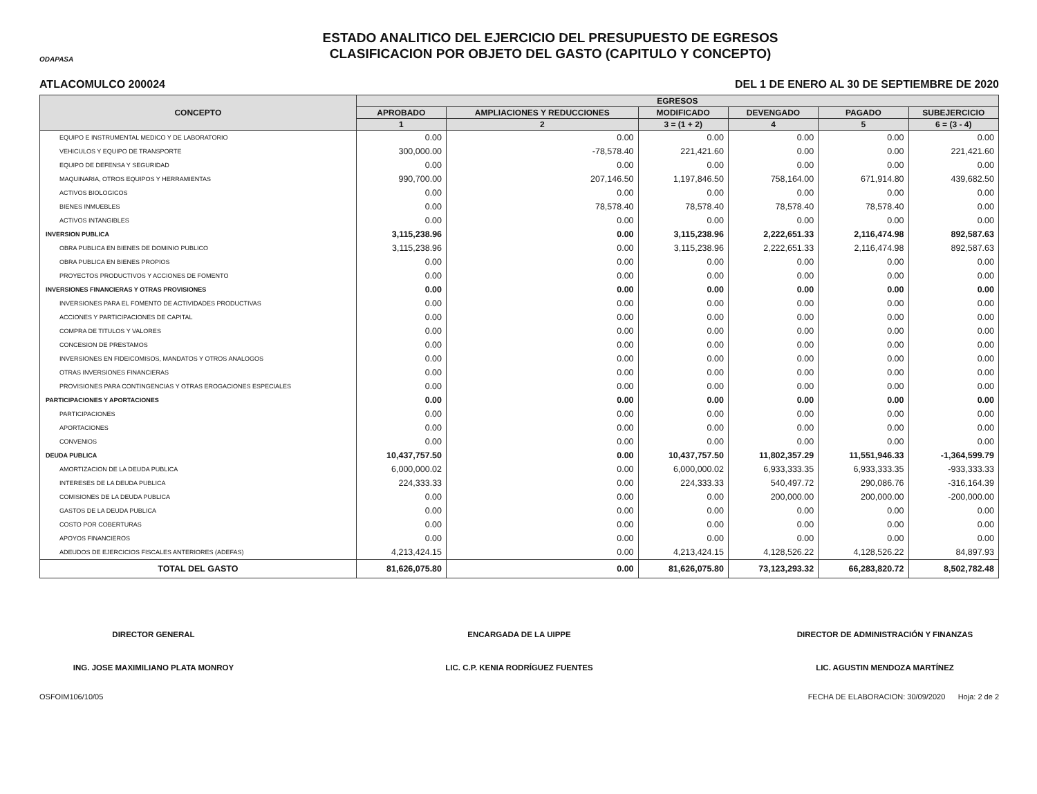ODAPASA
ESTADO ANALITICO DEL EJERCICIO DEL PRESUPUESTO DE EGRESOS
CLASIFICACION POR OBJETO DEL GASTO (CAPITULO Y CONCEPTO)
ATLACOMULCO 200024 DEL 1 DE ENERO AL 30 DE SEPTIEMBRE DE 2020
| CONCEPTO | EGRESOS | | | | | |
| --- | --- | --- | --- | --- | --- | --- |
| | APROBADO | AMPLIACIONES Y REDUCCIONES | MODIFICADO | DEVENGADO | PAGADO | SUBEJERCICIO |
| | 1 | 2 | 3 = (1 + 2) | 4 | 5 | 6 = (3 - 4) |
| EQUIPO E INSTRUMENTAL MEDICO Y DE LABORATORIO | 0.00 | 0.00 | 0.00 | 0.00 | 0.00 | 0.00 |
| VEHICULOS Y EQUIPO DE TRANSPORTE | 300,000.00 | -78,578.40 | 221,421.60 | 0.00 | 0.00 | 221,421.60 |
| EQUIPO DE DEFENSA Y SEGURIDAD | 0.00 | 0.00 | 0.00 | 0.00 | 0.00 | 0.00 |
| MAQUINARIA, OTROS EQUIPOS Y HERRAMIENTAS | 990,700.00 | 207,146.50 | 1,197,846.50 | 758,164.00 | 671,914.80 | 439,682.50 |
| ACTIVOS BIOLOGICOS | 0.00 | 0.00 | 0.00 | 0.00 | 0.00 | 0.00 |
| BIENES INMUEBLES | 0.00 | 78,578.40 | 78,578.40 | 78,578.40 | 78,578.40 | 0.00 |
| ACTIVOS INTANGIBLES | 0.00 | 0.00 | 0.00 | 0.00 | 0.00 | 0.00 |
| INVERSION PUBLICA | 3,115,238.96 | 0.00 | 3,115,238.96 | 2,222,651.33 | 2,116,474.98 | 892,587.63 |
| OBRA PUBLICA EN BIENES DE DOMINIO PUBLICO | 3,115,238.96 | 0.00 | 3,115,238.96 | 2,222,651.33 | 2,116,474.98 | 892,587.63 |
| OBRA PUBLICA EN BIENES PROPIOS | 0.00 | 0.00 | 0.00 | 0.00 | 0.00 | 0.00 |
| PROYECTOS PRODUCTIVOS Y ACCIONES DE FOMENTO | 0.00 | 0.00 | 0.00 | 0.00 | 0.00 | 0.00 |
| INVERSIONES FINANCIERAS Y OTRAS PROVISIONES | 0.00 | 0.00 | 0.00 | 0.00 | 0.00 | 0.00 |
| INVERSIONES PARA EL FOMENTO DE ACTIVIDADES PRODUCTIVAS | 0.00 | 0.00 | 0.00 | 0.00 | 0.00 | 0.00 |
| ACCIONES Y PARTICIPACIONES DE CAPITAL | 0.00 | 0.00 | 0.00 | 0.00 | 0.00 | 0.00 |
| COMPRA DE TITULOS Y VALORES | 0.00 | 0.00 | 0.00 | 0.00 | 0.00 | 0.00 |
| CONCESION DE PRESTAMOS | 0.00 | 0.00 | 0.00 | 0.00 | 0.00 | 0.00 |
| INVERSIONES EN FIDEICOMISOS, MANDATOS Y OTROS ANALOGOS | 0.00 | 0.00 | 0.00 | 0.00 | 0.00 | 0.00 |
| OTRAS INVERSIONES FINANCIERAS | 0.00 | 0.00 | 0.00 | 0.00 | 0.00 | 0.00 |
| PROVISIONES PARA CONTINGENCIAS Y OTRAS EROGACIONES ESPECIALES | 0.00 | 0.00 | 0.00 | 0.00 | 0.00 | 0.00 |
| PARTICIPACIONES Y APORTACIONES | 0.00 | 0.00 | 0.00 | 0.00 | 0.00 | 0.00 |
| PARTICIPACIONES | 0.00 | 0.00 | 0.00 | 0.00 | 0.00 | 0.00 |
| APORTACIONES | 0.00 | 0.00 | 0.00 | 0.00 | 0.00 | 0.00 |
| CONVENIOS | 0.00 | 0.00 | 0.00 | 0.00 | 0.00 | 0.00 |
| DEUDA PUBLICA | 10,437,757.50 | 0.00 | 10,437,757.50 | 11,802,357.29 | 11,551,946.33 | -1,364,599.79 |
| AMORTIZACION DE LA DEUDA PUBLICA | 6,000,000.02 | 0.00 | 6,000,000.02 | 6,933,333.35 | 6,933,333.35 | -933,333.33 |
| INTERESES DE LA DEUDA PUBLICA | 224,333.33 | 0.00 | 224,333.33 | 540,497.72 | 290,086.76 | -316,164.39 |
| COMISIONES DE LA DEUDA PUBLICA | 0.00 | 0.00 | 0.00 | 200,000.00 | 200,000.00 | -200,000.00 |
| GASTOS DE LA DEUDA PUBLICA | 0.00 | 0.00 | 0.00 | 0.00 | 0.00 | 0.00 |
| COSTO POR COBERTURAS | 0.00 | 0.00 | 0.00 | 0.00 | 0.00 | 0.00 |
| APOYOS FINANCIEROS | 0.00 | 0.00 | 0.00 | 0.00 | 0.00 | 0.00 |
| ADEUDOS DE EJERCICIOS FISCALES ANTERIORES (ADEFAS) | 4,213,424.15 | 0.00 | 4,213,424.15 | 4,128,526.22 | 4,128,526.22 | 84,897.93 |
| TOTAL DEL GASTO | 81,626,075.80 | 0.00 | 81,626,075.80 | 73,123,293.32 | 66,283,820.72 | 8,502,782.48 |
DIRECTOR GENERAL
ING. JOSE MAXIMILIANO PLATA MONROY
ENCARGADA DE LA UIPPE
LIC. C.P. KENIA RODRÍGUEZ FUENTES
DIRECTOR DE ADMINISTRACIÓN Y FINANZAS
LIC. AGUSTIN MENDOZA MARTÍNEZ
OSFOIM106/10/05 FECHA DE ELABORACION: 30/09/2020 Hoja: 2 de 2